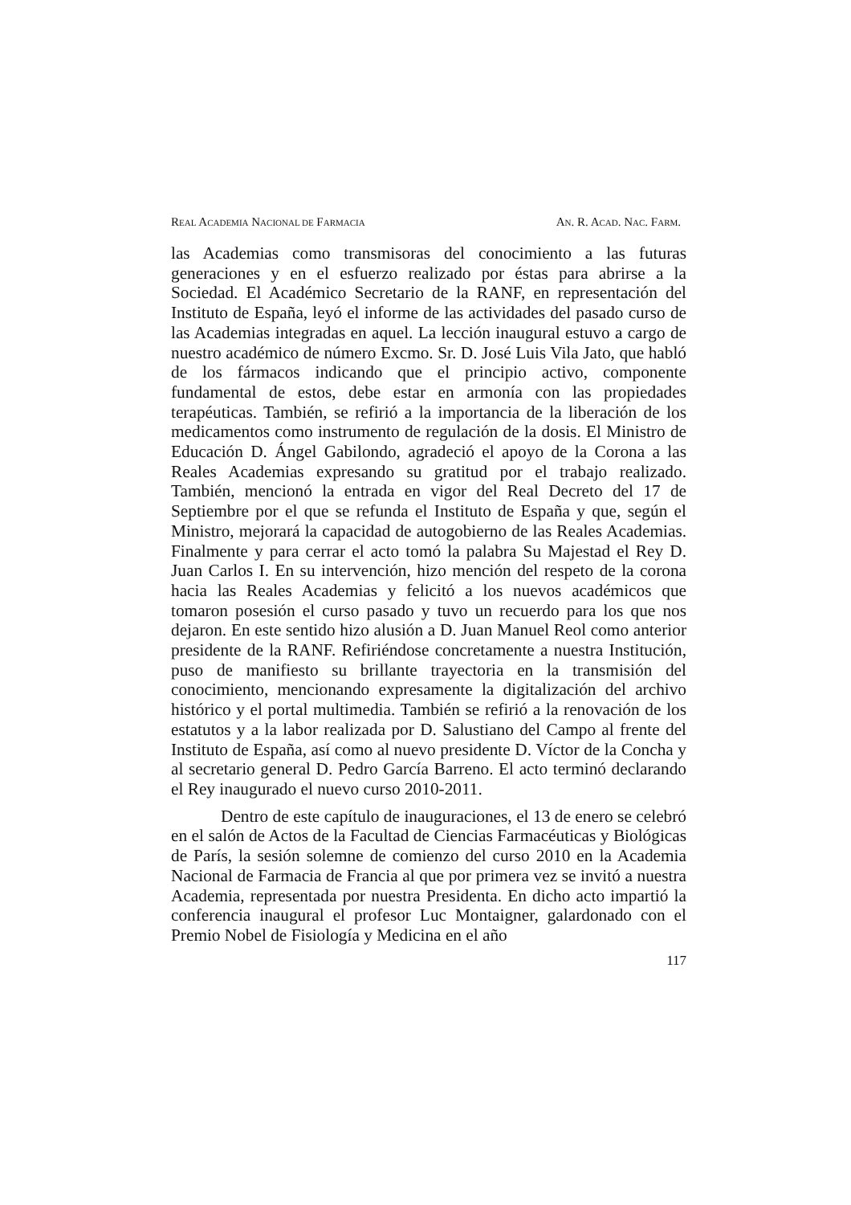REAL ACADEMIA NACIONAL DE FARMACIA AN. R. ACAD. NAC. FARM.
las Academias como transmisoras del conocimiento a las futuras generaciones y en el esfuerzo realizado por éstas para abrirse a la Sociedad. El Académico Secretario de la RANF, en representación del Instituto de España, leyó el informe de las actividades del pasado curso de las Academias integradas en aquel. La lección inaugural estuvo a cargo de nuestro académico de número Excmo. Sr. D. José Luis Vila Jato, que habló de los fármacos indicando que el principio activo, componente fundamental de estos, debe estar en armonía con las propiedades terapéuticas. También, se refirió a la importancia de la liberación de los medicamentos como instrumento de regulación de la dosis. El Ministro de Educación D. Ángel Gabilondo, agradeció el apoyo de la Corona a las Reales Academias expresando su gratitud por el trabajo realizado. También, mencionó la entrada en vigor del Real Decreto del 17 de Septiembre por el que se refunda el Instituto de España y que, según el Ministro, mejorará la capacidad de autogobierno de las Reales Academias. Finalmente y para cerrar el acto tomó la palabra Su Majestad el Rey D. Juan Carlos I. En su intervención, hizo mención del respeto de la corona hacia las Reales Academias y felicitó a los nuevos académicos que tomaron posesión el curso pasado y tuvo un recuerdo para los que nos dejaron. En este sentido hizo alusión a D. Juan Manuel Reol como anterior presidente de la RANF. Refiriéndose concretamente a nuestra Institución, puso de manifiesto su brillante trayectoria en la transmisión del conocimiento, mencionando expresamente la digitalización del archivo histórico y el portal multimedia. También se refirió a la renovación de los estatutos y a la labor realizada por D. Salustiano del Campo al frente del Instituto de España, así como al nuevo presidente D. Víctor de la Concha y al secretario general D. Pedro García Barreno. El acto terminó declarando el Rey inaugurado el nuevo curso 2010-2011.
Dentro de este capítulo de inauguraciones, el 13 de enero se celebró en el salón de Actos de la Facultad de Ciencias Farmacéuticas y Biológicas de París, la sesión solemne de comienzo del curso 2010 en la Academia Nacional de Farmacia de Francia al que por primera vez se invitó a nuestra Academia, representada por nuestra Presidenta. En dicho acto impartió la conferencia inaugural el profesor Luc Montaigner, galardonado con el Premio Nobel de Fisiología y Medicina en el año
117